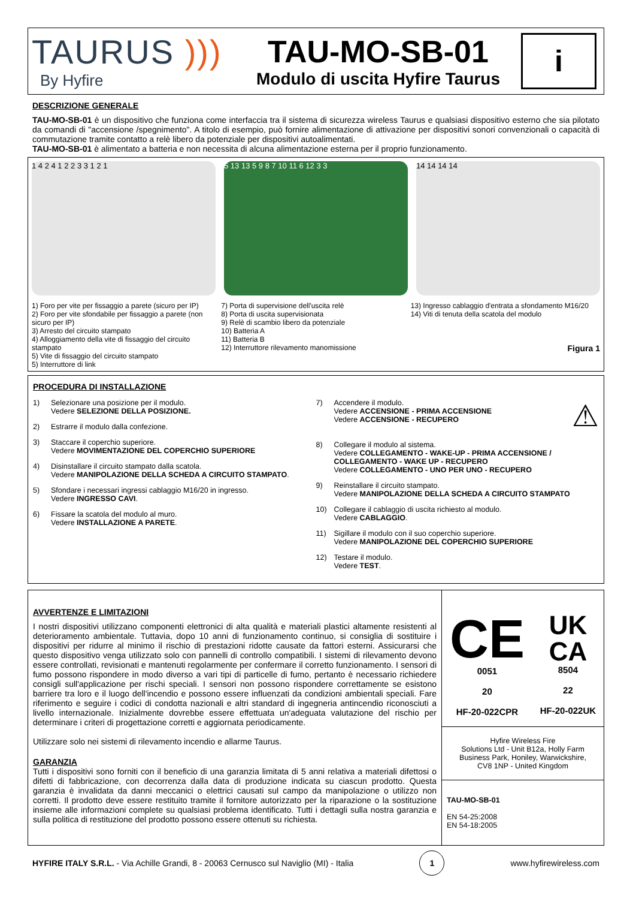TAURUS )))
By Hyfire
TAU-MO-SB-01
Modulo di uscita Hyfire Taurus
i
DESCRIZIONE GENERALE
TAU-MO-SB-01 è un dispositivo che funziona come interfaccia tra il sistema di sicurezza wireless Taurus e qualsiasi dispositivo esterno che sia pilotato da comandi di "accensione /spegnimento". A titolo di esempio, può fornire alimentazione di attivazione per dispositivi sonori convenzionali o capacità di commutazione tramite contatto a relè libero da potenziale per dispositivi autoalimentati.
TAU-MO-SB-01 è alimentato a batteria e non necessita di alcuna alimentazione esterna per il proprio funzionamento.
1 4 2 4 1 2 2 3 3 1 2 1 5 13 13 5 9 8 7 10 11 6 12 3 3 14 14 14 14
1) Foro per vite per fissaggio a parete (sicuro per IP)
2) Foro per vite sfondabile per fissaggio a parete (non sicuro per IP)
3) Arresto del circuito stampato
4) Alloggiamento della vite di fissaggio del circuito stampato
5) Vite di fissaggio del circuito stampato
5) Interruttore di link
7) Porta di supervisione dell'uscita relè
8) Porta di uscita supervisionata
9) Relè di scambio libero da potenziale
10) Batteria A
11) Batteria B
12) Interruttore rilevamento manomissione
13) Ingresso cablaggio d'entrata a sfondamento M16/20
14) Viti di tenuta della scatola del modulo
Figura 1
PROCEDURA DI INSTALLAZIONE
1) Selezionare una posizione per il modulo.
Vedere SELEZIONE DELLA POSIZIONE.
2) Estrarre il modulo dalla confezione.
3) Staccare il coperchio superiore.
Vedere MOVIMENTAZIONE DEL COPERCHIO SUPERIORE
4) Disinstallare il circuito stampato dalla scatola.
Vedere MANIPOLAZIONE DELLA SCHEDA A CIRCUITO STAMPATO.
5) Sfondare i necessari ingressi cablaggio M16/20 in ingresso.
Vedere INGRESSO CAVI.
6) Fissare la scatola del modulo al muro.
Vedere INSTALLAZIONE A PARETE.
7) Accendere il modulo.
Vedere ACCENSIONE - PRIMA ACCENSIONE
Vedere ACCENSIONE - RECUPERO ⚠
8) Collegare il modulo al sistema.
Vedere COLLEGAMENTO - WAKE-UP - PRIMA ACCENSIONE / COLLEGAMENTO - WAKE UP - RECUPERO
Vedere COLLEGAMENTO - UNO PER UNO - RECUPERO
9) Reinstallare il circuito stampato.
Vedere MANIPOLAZIONE DELLA SCHEDA A CIRCUITO STAMPATO
10) Collegare il cablaggio di uscita richiesto al modulo.
Vedere CABLAGGIO.
11) Sigillare il modulo con il suo coperchio superiore.
Vedere MANIPOLAZIONE DEL COPERCHIO SUPERIORE
12) Testare il modulo.
Vedere TEST.
AVVERTENZE E LIMITAZIONI
I nostri dispositivi utilizzano componenti elettronici di alta qualità e materiali plastici altamente resistenti al deterioramento ambientale. Tuttavia, dopo 10 anni di funzionamento continuo, si consiglia di sostituire i dispositivi per ridurre al minimo il rischio di prestazioni ridotte causate da fattori esterni. Assicurarsi che questo dispositivo venga utilizzato solo con pannelli di controllo compatibili. I sistemi di rilevamento devono essere controllati, revisionati e mantenuti regolarmente per confermare il corretto funzionamento. I sensori di fumo possono rispondere in modo diverso a vari tipi di particelle di fumo, pertanto è necessario richiedere consigli sull'applicazione per rischi speciali. I sensori non possono rispondere correttamente se esistono barriere tra loro e il luogo dell'incendio e possono essere influenzati da condizioni ambientali speciali. Fare riferimento e seguire i codici di condotta nazionali e altri standard di ingegneria antincendio riconosciuti a livello internazionale. Inizialmente dovrebbe essere effettuata un'adeguata valutazione del rischio per determinare i criteri di progettazione corretti e aggiornata periodicamente.
Utilizzare solo nei sistemi di rilevamento incendio e allarme Taurus.
GARANZIA
Tutti i dispositivi sono forniti con il beneficio di una garanzia limitata di 5 anni relativa a materiali difettosi o difetti di fabbricazione, con decorrenza dalla data di produzione indicata su ciascun prodotto. Questa garanzia è invalidata da danni meccanici o elettrici causati sul campo da manipolazione o utilizzo non corretti. Il prodotto deve essere restituito tramite il fornitore autorizzato per la riparazione o la sostituzione insieme alle informazioni complete su qualsiasi problema identificato. Tutti i dettagli sulla nostra garanzia e sulla politica di restituzione del prodotto possono essere ottenuti su richiesta.
CE
0051
20
HF-20-022CPR
UK
CA
8504
22
HF-20-022UK
Hyfire Wireless Fire
Solutions Ltd - Unit B12a, Holly Farm
Business Park, Honiley, Warwickshire,
CV8 1NP - United Kingdom
TAU-MO-SB-01
EN 54-25:2008
EN 54-18:2005
HYFIRE ITALY S.R.L. - Via Achille Grandi, 8 - 20063 Cernusco sul Naviglio (MI) - Italia 1 www.hyfirewireless.com